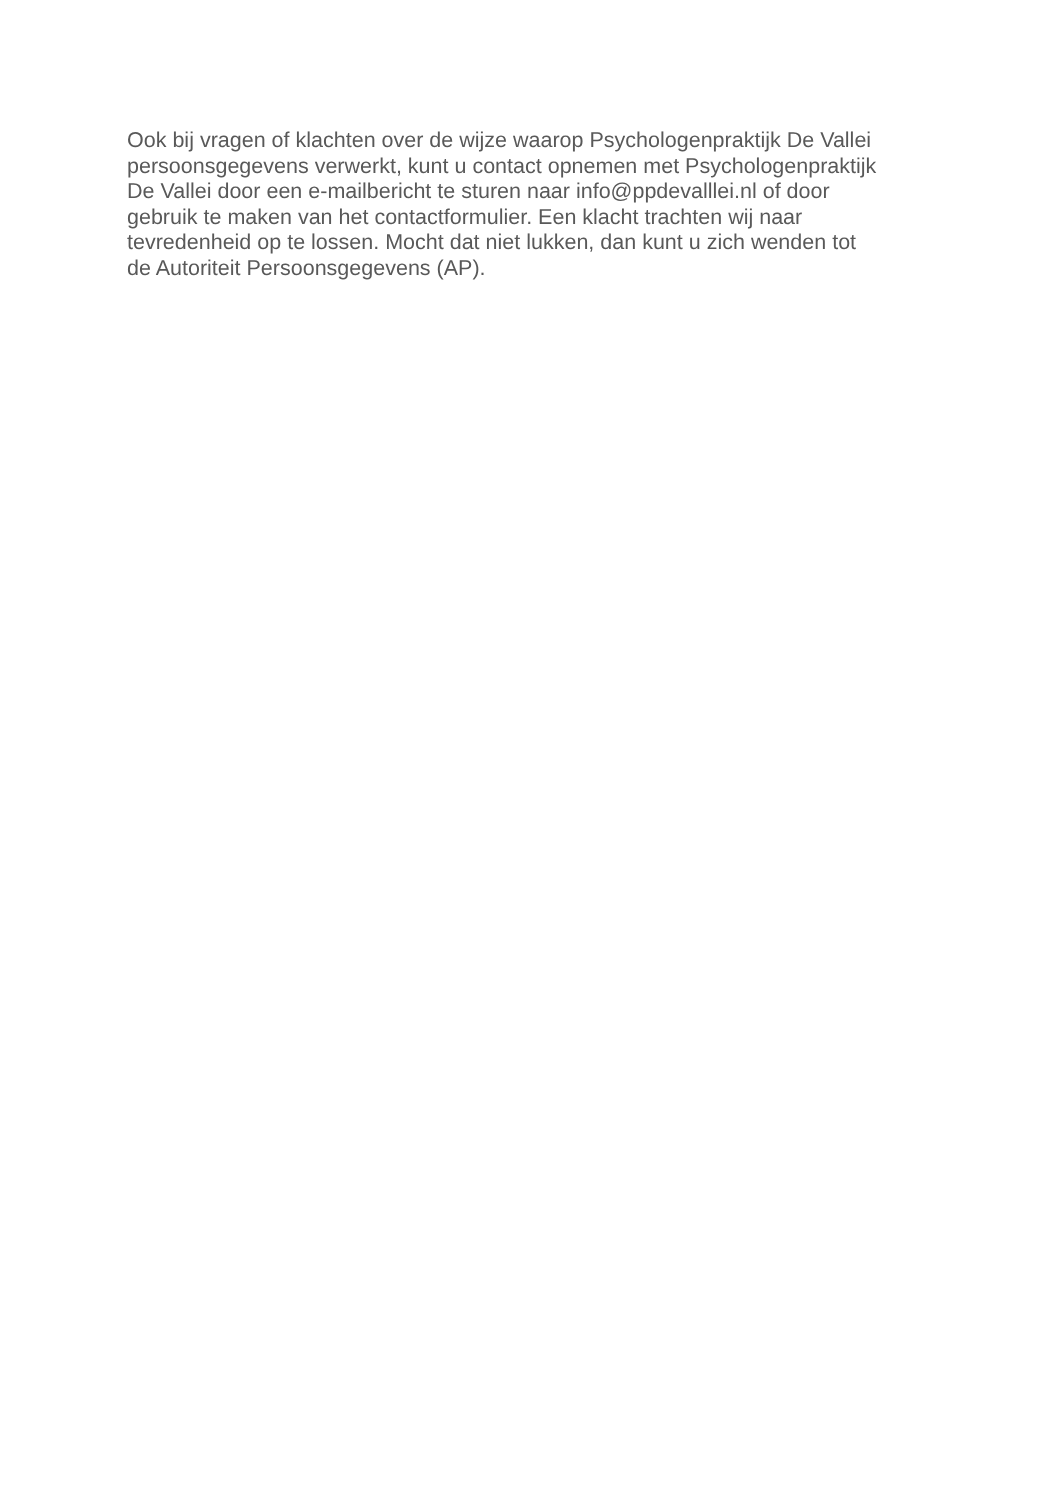Ook bij vragen of klachten over de wijze waarop Psychologenpraktijk De Vallei
persoonsgegevens verwerkt, kunt u contact opnemen met Psychologenpraktijk
De Vallei door een e-mailbericht te sturen naar info@ppdevalllei.nl of door
gebruik te maken van het contactformulier. Een klacht trachten wij naar
tevredenheid op te lossen. Mocht dat niet lukken, dan kunt u zich wenden tot
de Autoriteit Persoonsgegevens (AP).